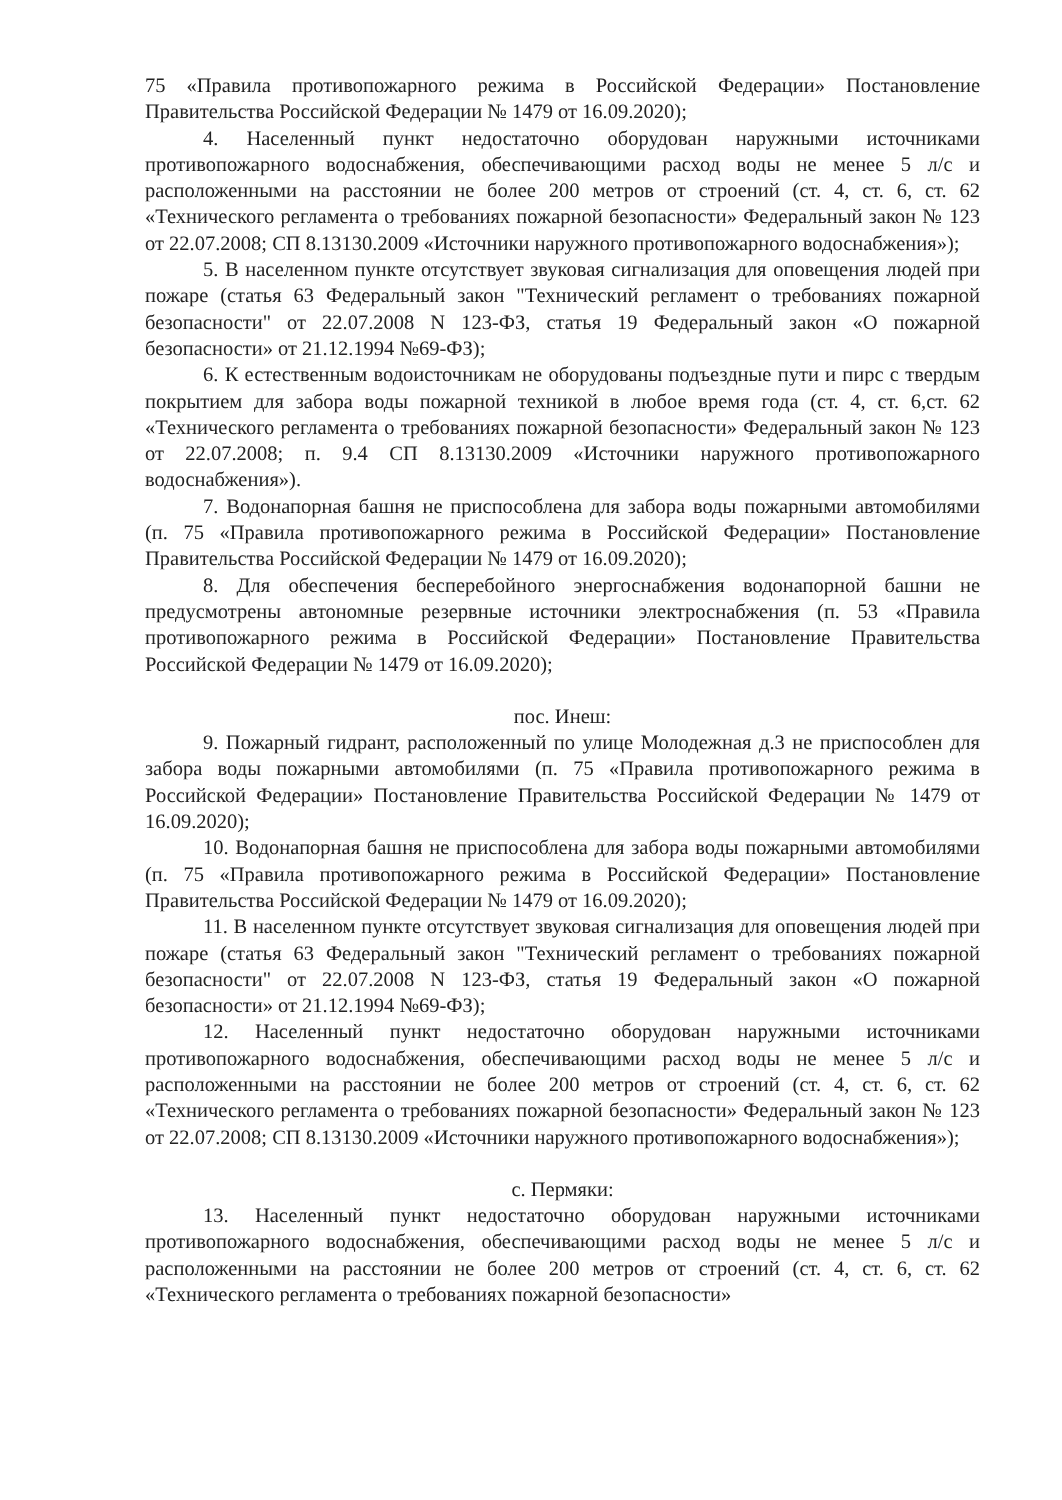75 «Правила противопожарного режима в Российской Федерации» Постановление Правительства Российской Федерации № 1479 от 16.09.2020);
4. Населенный пункт недостаточно оборудован наружными источниками противопожарного водоснабжения, обеспечивающими расход воды не менее 5 л/с и расположенными на расстоянии не более 200 метров от строений (ст. 4, ст. 6, ст. 62 «Технического регламента о требованиях пожарной безопасности» Федеральный закон № 123 от 22.07.2008; СП 8.13130.2009 «Источники наружного противопожарного водоснабжения»);
5. В населенном пункте отсутствует звуковая сигнализация для оповещения людей при пожаре (статья 63 Федеральный закон "Технический регламент о требованиях пожарной безопасности" от 22.07.2008 N 123-ФЗ, статья 19 Федеральный закон «О пожарной безопасности» от 21.12.1994 №69-ФЗ);
6. К естественным водоисточникам не оборудованы подъездные пути и пирс с твердым покрытием для забора воды пожарной техникой в любое время года (ст. 4, ст. 6,ст. 62 «Технического регламента о требованиях пожарной безопасности» Федеральный закон № 123 от 22.07.2008; п. 9.4 СП 8.13130.2009 «Источники наружного противопожарного водоснабжения»).
7. Водонапорная башня не приспособлена для забора воды пожарными автомобилями (п. 75 «Правила противопожарного режима в Российской Федерации» Постановление Правительства Российской Федерации № 1479 от 16.09.2020);
8. Для обеспечения бесперебойного энергоснабжения водонапорной башни не предусмотрены автономные резервные источники электроснабжения (п. 53 «Правила противопожарного режима в Российской Федерации» Постановление Правительства Российской Федерации № 1479 от 16.09.2020);
пос. Инеш:
9. Пожарный гидрант, расположенный по улице Молодежная д.3 не приспособлен для забора воды пожарными автомобилями (п. 75 «Правила противопожарного режима в Российской Федерации» Постановление Правительства Российской Федерации № 1479 от 16.09.2020);
10. Водонапорная башня не приспособлена для забора воды пожарными автомобилями (п. 75 «Правила противопожарного режима в Российской Федерации» Постановление Правительства Российской Федерации № 1479 от 16.09.2020);
11. В населенном пункте отсутствует звуковая сигнализация для оповещения людей при пожаре (статья 63 Федеральный закон "Технический регламент о требованиях пожарной безопасности" от 22.07.2008 N 123-ФЗ, статья 19 Федеральный закон «О пожарной безопасности» от 21.12.1994 №69-ФЗ);
12. Населенный пункт недостаточно оборудован наружными источниками противопожарного водоснабжения, обеспечивающими расход воды не менее 5 л/с и расположенными на расстоянии не более 200 метров от строений (ст. 4, ст. 6, ст. 62 «Технического регламента о требованиях пожарной безопасности» Федеральный закон № 123 от 22.07.2008; СП 8.13130.2009 «Источники наружного противопожарного водоснабжения»);
с. Пермяки:
13. Населенный пункт недостаточно оборудован наружными источниками противопожарного водоснабжения, обеспечивающими расход воды не менее 5 л/с и расположенными на расстоянии не более 200 метров от строений (ст. 4, ст. 6, ст. 62 «Технического регламента о требованиях пожарной безопасности»